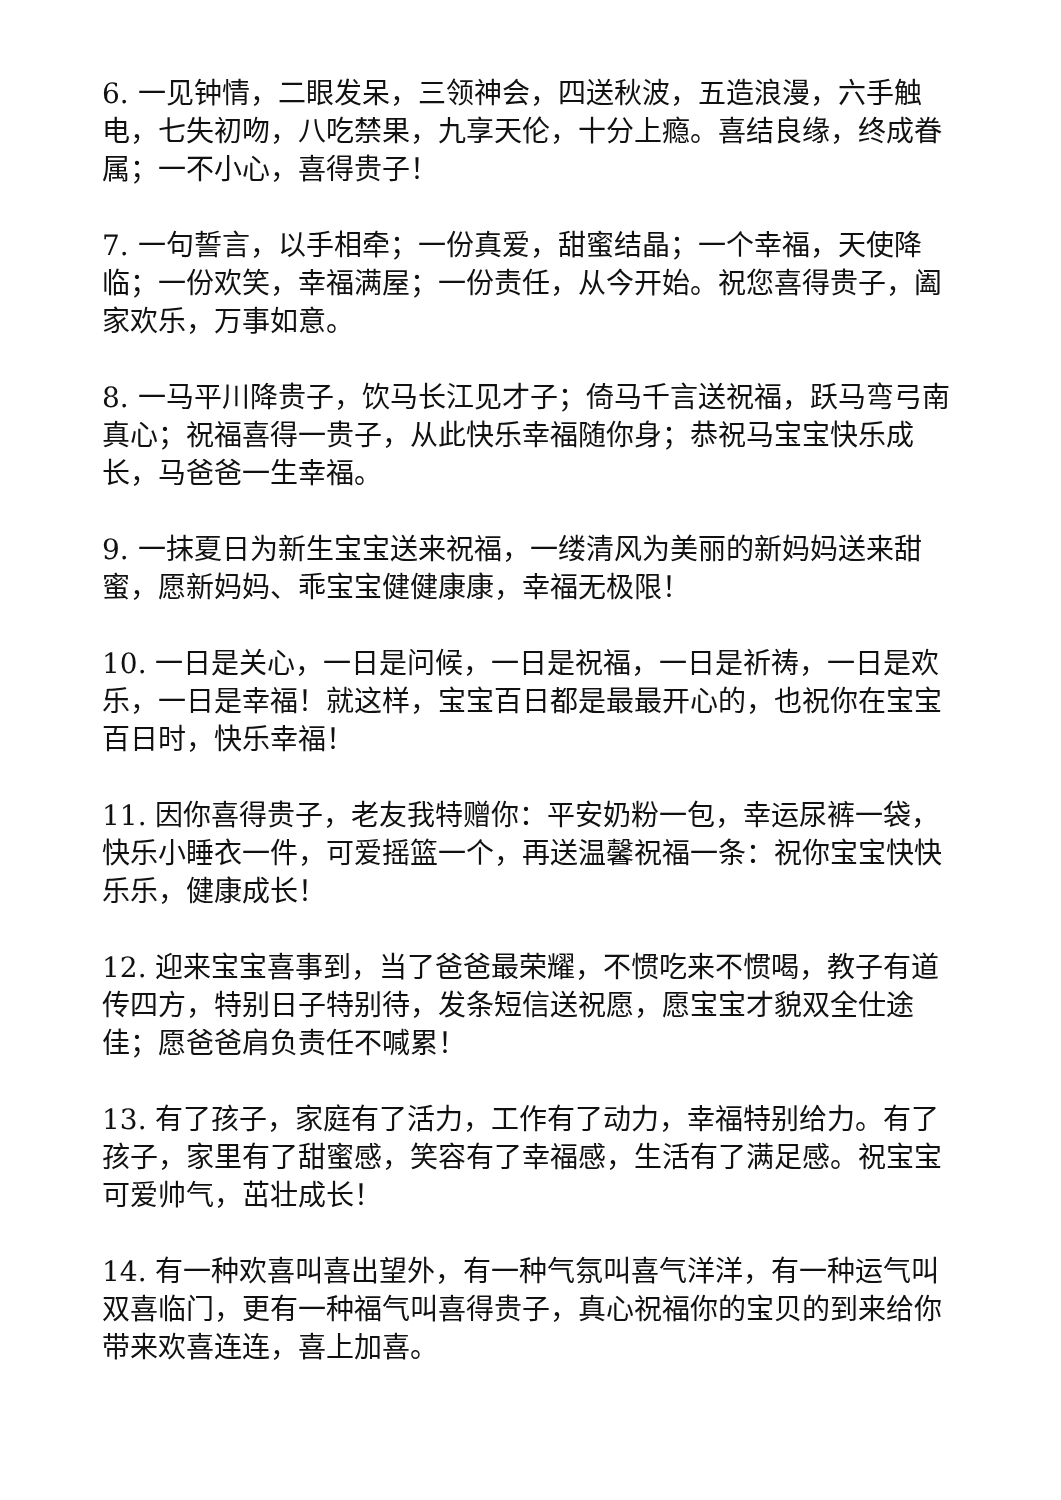6. 一见钟情，二眼发呆，三领神会，四送秋波，五造浪漫，六手触电，七失初吻，八吃禁果，九享天伦，十分上瘾。喜结良缘，终成眷属；一不小心，喜得贵子！
7. 一句誓言，以手相牵；一份真爱，甜蜜结晶；一个幸福，天使降临；一份欢笑，幸福满屋；一份责任，从今开始。祝您喜得贵子，阖家欢乐，万事如意。
8. 一马平川降贵子，饮马长江见才子；倚马千言送祝福，跃马弯弓南真心；祝福喜得一贵子，从此快乐幸福随你身；恭祝马宝宝快乐成长，马爸爸一生幸福。
9. 一抹夏日为新生宝宝送来祝福，一缕清风为美丽的新妈妈送来甜蜜，愿新妈妈、乖宝宝健健康康，幸福无极限！
10. 一日是关心，一日是问候，一日是祝福，一日是祈祷，一日是欢乐，一日是幸福！就这样，宝宝百日都是最最开心的，也祝你在宝宝百日时，快乐幸福！
11. 因你喜得贵子，老友我特赠你：平安奶粉一包，幸运尿裤一袋，快乐小睡衣一件，可爱摇篮一个，再送温馨祝福一条：祝你宝宝快快乐乐，健康成长！
12. 迎来宝宝喜事到，当了爸爸最荣耀，不惯吃来不惯喝，教子有道传四方，特别日子特别待，发条短信送祝愿，愿宝宝才貌双全仕途佳；愿爸爸肩负责任不喊累！
13. 有了孩子，家庭有了活力，工作有了动力，幸福特别给力。有了孩子，家里有了甜蜜感，笑容有了幸福感，生活有了满足感。祝宝宝可爱帅气，茁壮成长！
14. 有一种欢喜叫喜出望外，有一种气氛叫喜气洋洋，有一种运气叫双喜临门，更有一种福气叫喜得贵子，真心祝福你的宝贝的到来给你带来欢喜连连，喜上加喜。